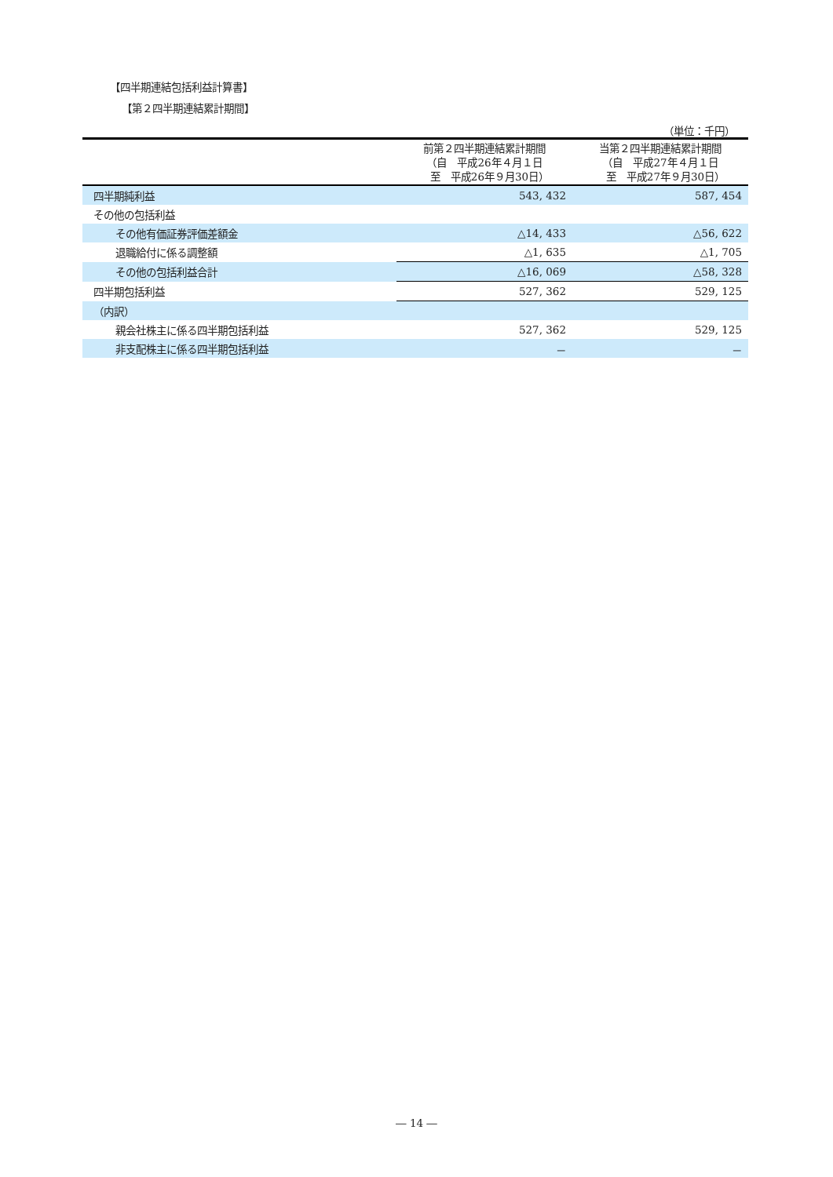【四半期連結包括利益計算書】
【第２四半期連結累計期間】
（単位：千円）
| | 前第２四半期連結累計期間 （自 平成26年４月１日 至 平成26年９月30日） | 当第２四半期連結累計期間 （自 平成27年４月１日 至 平成27年９月30日） |
| --- | --- | --- |
| 四半期純利益 | 543, 432 | 587, 454 |
| その他の包括利益 | | |
| その他有価証券評価差額金 | △14, 433 | △56, 622 |
| 退職給付に係る調整額 | △1, 635 | △1, 705 |
| その他の包括利益合計 | △16, 069 | △58, 328 |
| 四半期包括利益 | 527, 362 | 529, 125 |
| （内訳） | | |
| 親会社株主に係る四半期包括利益 | 527, 362 | 529, 125 |
| 非支配株主に係る四半期包括利益 | － | － |
― 14 ―